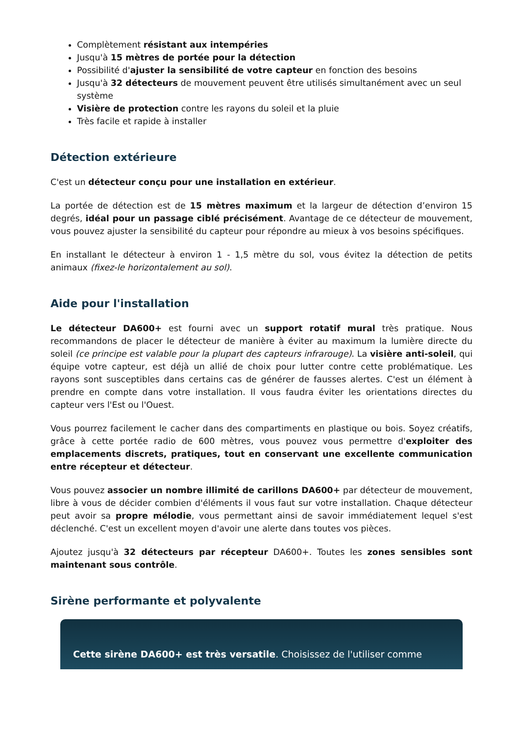Complètement résistant aux intempéries
Jusqu'à 15 mètres de portée pour la détection
Possibilité d'ajuster la sensibilité de votre capteur en fonction des besoins
Jusqu'à 32 détecteurs de mouvement peuvent être utilisés simultanément avec un seul système
Visière de protection contre les rayons du soleil et la pluie
Très facile et rapide à installer
Détection extérieure
C'est un détecteur conçu pour une installation en extérieur.
La portée de détection est de 15 mètres maximum et la largeur de détection d’environ 15 degrés, idéal pour un passage ciblé précisément. Avantage de ce détecteur de mouvement, vous pouvez ajuster la sensibilité du capteur pour répondre au mieux à vos besoins spécifiques.
En installant le détecteur à environ 1 - 1,5 mètre du sol, vous évitez la détection de petits animaux (fixez-le horizontalement au sol).
Aide pour l'installation
Le détecteur DA600+ est fourni avec un support rotatif mural très pratique. Nous recommandons de placer le détecteur de manière à éviter au maximum la lumière directe du soleil (ce principe est valable pour la plupart des capteurs infrarouge). La visière anti-soleil, qui équipe votre capteur, est déjà un allié de choix pour lutter contre cette problématique. Les rayons sont susceptibles dans certains cas de générer de fausses alertes. C'est un élément à prendre en compte dans votre installation. Il vous faudra éviter les orientations directes du capteur vers l'Est ou l'Ouest.
Vous pourrez facilement le cacher dans des compartiments en plastique ou bois. Soyez créatifs, grâce à cette portée radio de 600 mètres, vous pouvez vous permettre d'exploiter des emplacements discrets, pratiques, tout en conservant une excellente communication entre récepteur et détecteur.
Vous pouvez associer un nombre illimité de carillons DA600+ par détecteur de mouvement, libre à vous de décider combien d'éléments il vous faut sur votre installation. Chaque détecteur peut avoir sa propre mélodie, vous permettant ainsi de savoir immédiatement lequel s'est déclenché. C'est un excellent moyen d'avoir une alerte dans toutes vos pièces.
Ajoutez jusqu'à 32 détecteurs par récepteur DA600+. Toutes les zones sensibles sont maintenant sous contrôle.
Sirène performante et polyvalente
Cette sirène DA600+ est très versatile. Choisissez de l'utiliser comme